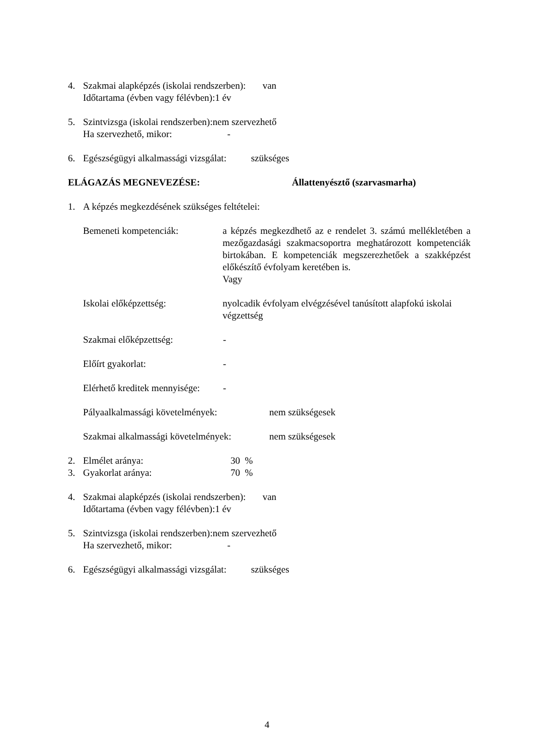4. Szakmai alapképzés (iskolai rendszerben): van
Időtartama (évben vagy félévben):1 év
5. Szintvizsga (iskolai rendszerben):nem szervezhető
Ha szervezhető, mikor: -
6. Egészségügyi alkalmassági vizsgálat: szükséges
ELÁGAZÁS MEGNEVEZÉSE: Állattenyésztő (szarvasmarha)
1. A képzés megkezdésének szükséges feltételei:
Bemeneti kompetenciák: a képzés megkezdhető az e rendelet 3. számú mellékletében a mezőgazdasági szakmacsoportra meghatározott kompetenciák birtokában. E kompetenciák megszerezhetőek a szakképzést előkészítő évfolyam keretében is.
Vagy
Iskolai előképzettség: nyolcadik évfolyam elvégzésével tanúsított alapfokú iskolai végzettség
Szakmai előképzettség: -
Előírt gyakorlat: -
Elérhető kreditek mennyisége: -
Pályaalkalmassági követelmények: nem szükségesek
Szakmai alkalmassági követelmények: nem szükségesek
2. Elmélet aránya: 30 %
3. Gyakorlat aránya: 70 %
4. Szakmai alapképzés (iskolai rendszerben): van
Időtartama (évben vagy félévben):1 év
5. Szintvizsga (iskolai rendszerben):nem szervezhető
Ha szervezhető, mikor: -
6. Egészségügyi alkalmassági vizsgálat: szükséges
4